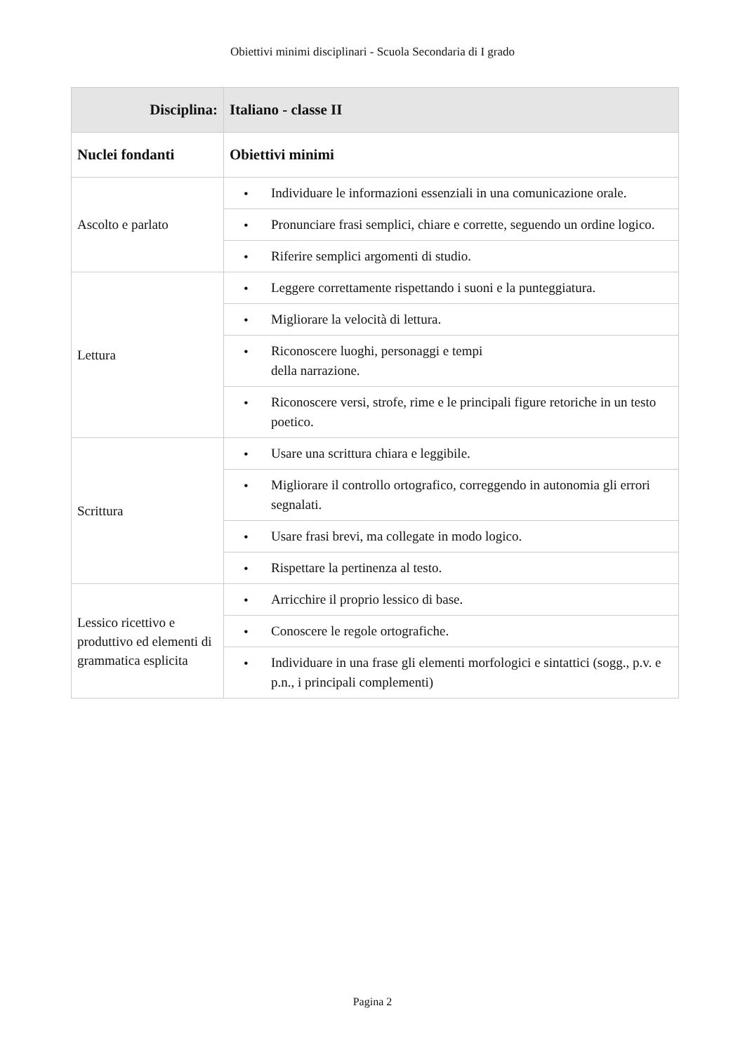Obiettivi minimi disciplinari - Scuola Secondaria di I grado
| Disciplina: | Italiano - classe II |
| --- | --- |
| Nuclei fondanti | Obiettivi minimi |
| Ascolto e parlato | • Individuare le informazioni essenziali in una comunicazione orale. |
| | • Pronunciare frasi semplici, chiare e corrette, seguendo un ordine logico. |
| | • Riferire semplici argomenti di studio. |
| Lettura | • Leggere correttamente rispettando i suoni e la punteggiatura. |
| | • Migliorare la velocità di lettura. |
| | • Riconoscere luoghi, personaggi e tempi della narrazione. |
| | • Riconoscere versi, strofe, rime e le principali figure retoriche in un testo poetico. |
| Scrittura | • Usare una scrittura chiara e leggibile. |
| | • Migliorare il controllo ortografico, correggendo in autonomia gli errori segnalati. |
| | • Usare frasi brevi, ma collegate in modo logico. |
| | • Rispettare la pertinenza al testo. |
| Lessico ricettivo e produttivo ed elementi di grammatica esplicita | • Arricchire il proprio lessico di base. |
| | • Conoscere le regole ortografiche. |
| | • Individuare in una frase gli elementi morfologici e sintattici (sogg., p.v. e p.n., i principali complementi) |
Pagina 2